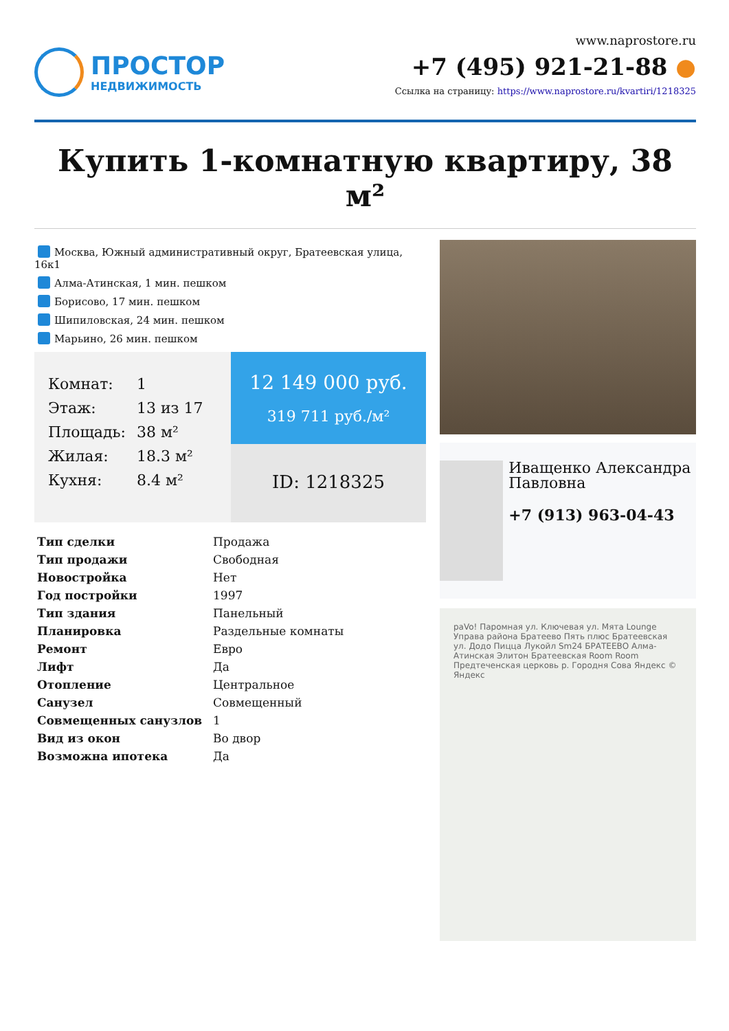ПРОСТОР
НЕДВИЖИМОСТЬ
www.naprostore.ru
+7 (495) 921-21-88 ●
Ссылка на страницу: https://www.naprostore.ru/kvartiri/1218325
Купить 1-комнатную квартиру, 38 м²
Москва, Южный административный округ, Братеевская улица, 16к1
Алма-Атинская, 1 мин. пешком
Борисово, 17 мин. пешком
Шипиловская, 24 мин. пешком
Марьино, 26 мин. пешком
| Комнат: | 1 |
| Этаж: | 13 из 17 |
| Площадь: | 38 м² |
| Жилая: | 18.3 м² |
| Кухня: | 8.4 м² |
12 149 000 руб.
319 711 руб./м²
ID: 1218325
| Тип сделки | Продажа |
| Тип продажи | Свободная |
| Новостройка | Нет |
| Год постройки | 1997 |
| Тип здания | Панельный |
| Планировка | Раздельные комнаты |
| Ремонт | Евро |
| Лифт | Да |
| Отопление | Центральное |
| Санузел | Совмещенный |
| Совмещенных санузлов | 1 |
| Вид из окон | Во двор |
| Возможна ипотека | Да |
Иващенко Александра Павловна
+7 (913) 963-04-43
paVo! Паромная ул. Ключевая ул. Мята Lounge Управа района Братеево Пять плюс Братеевская ул. Додо Пицца Лукойл Sm24 БРАТЕЕВО Алма-Атинская Элитон Братеевская Room Room Предтеченская церковь р. Городня Сова Яндекс © Яндекс